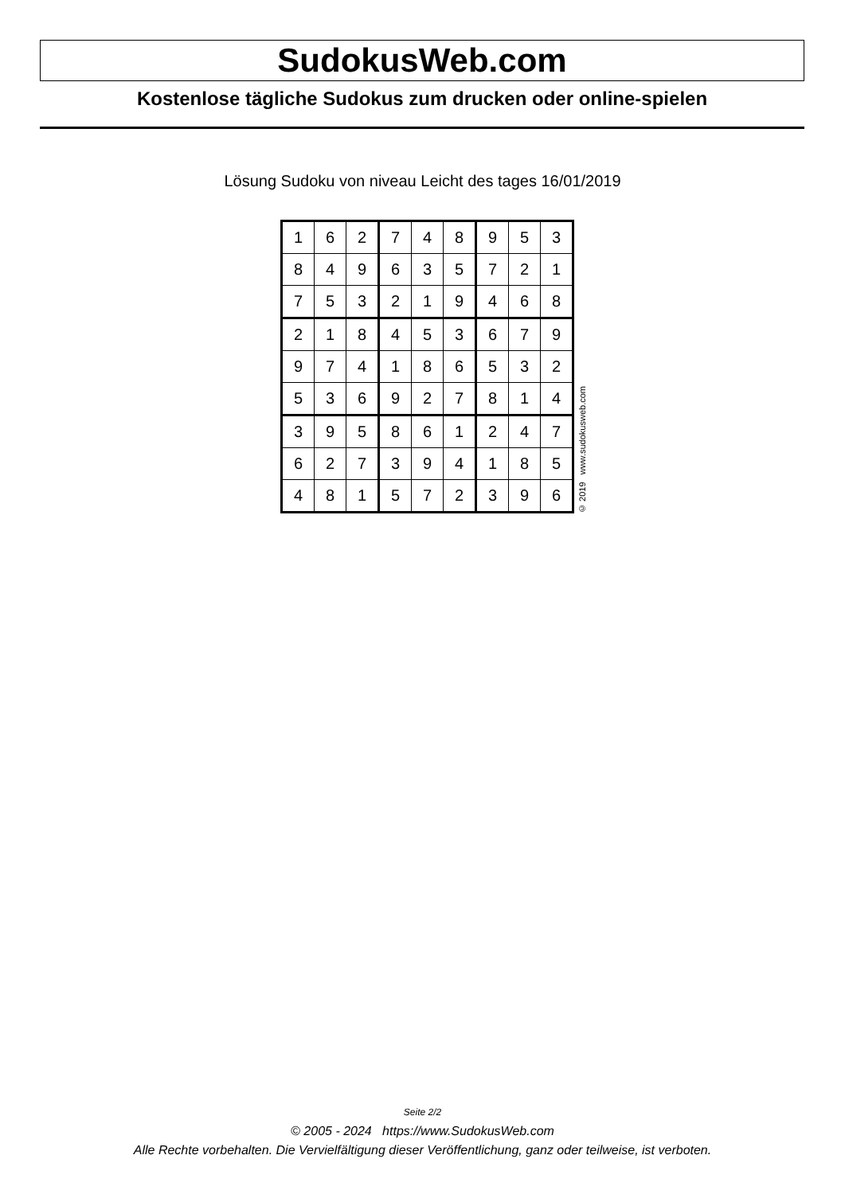SudokusWeb.com
Kostenlose tägliche Sudokus zum drucken oder online-spielen
Lösung Sudoku von niveau Leicht des tages 16/01/2019
| 1 | 6 | 2 | 7 | 4 | 8 | 9 | 5 | 3 |
| 8 | 4 | 9 | 6 | 3 | 5 | 7 | 2 | 1 |
| 7 | 5 | 3 | 2 | 1 | 9 | 4 | 6 | 8 |
| 2 | 1 | 8 | 4 | 5 | 3 | 6 | 7 | 9 |
| 9 | 7 | 4 | 1 | 8 | 6 | 5 | 3 | 2 |
| 5 | 3 | 6 | 9 | 2 | 7 | 8 | 1 | 4 |
| 3 | 9 | 5 | 8 | 6 | 1 | 2 | 4 | 7 |
| 6 | 2 | 7 | 3 | 9 | 4 | 1 | 8 | 5 |
| 4 | 8 | 1 | 5 | 7 | 2 | 3 | 9 | 6 |
© 2019 www.sudokusweb.com
Seite 2/2
© 2005 - 2024 https://www.SudokusWeb.com
Alle Rechte vorbehalten. Die Vervielfältigung dieser Veröffentlichung, ganz oder teilweise, ist verboten.